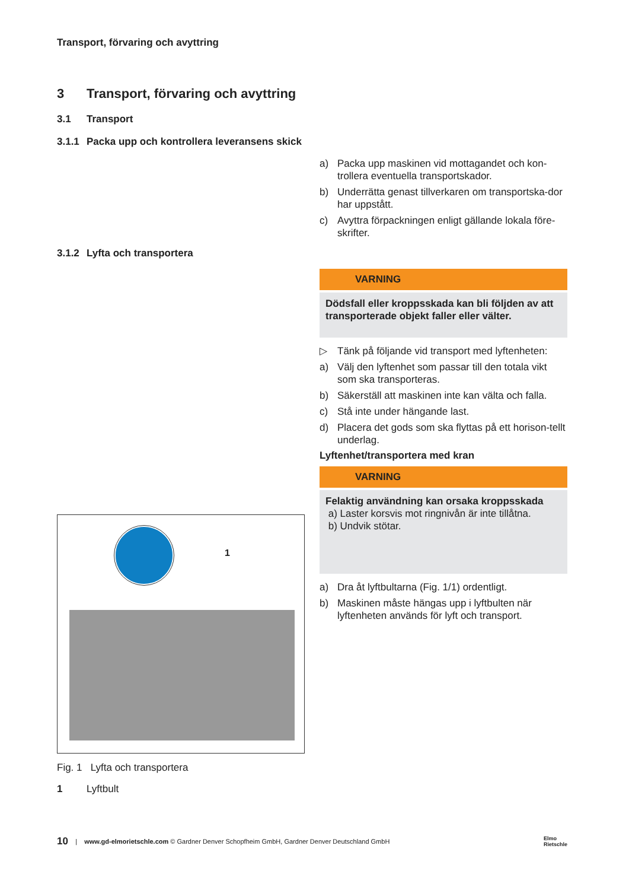Transport, förvaring och avyttring
3 Transport, förvaring och avyttring
3.1 Transport
3.1.1 Packa upp och kontrollera leveransens skick
a) Packa upp maskinen vid mottagandet och kon-trollera eventuella transportskador.
b) Underrätta genast tillverkaren om transportska-dor har uppstått.
c) Avyttra förpackningen enligt gällande lokala före-skrifter.
3.1.2 Lyfta och transportera
1
Fig. 1 Lyfta och transportera
1 Lyftbult
VARNING
Dödsfall eller kroppsskada kan bli följden av att transporterade objekt faller eller välter.
▷ Tänk på följande vid transport med lyftenheten:
a) Välj den lyftenhet som passar till den totala vikt som ska transporteras.
b) Säkerställ att maskinen inte kan välta och falla.
c) Stå inte under hängande last.
d) Placera det gods som ska flyttas på ett horison-tellt underlag.
Lyftenhet/transportera med kran
VARNING
Felaktig användning kan orsaka kroppsskada
a) Laster korsvis mot ringnivån är inte tillåtna.
b) Undvik stötar.
a) Dra åt lyftbultarna (Fig. 1/1) ordentligt.
b) Maskinen måste hängas upp i lyftbulten när lyftenheten används för lyft och transport.
10 | www.gd-elmorietschle.com © Gardner Denver Schopfheim GmbH, Gardner Denver Deutschland GmbH Elmo
Rietschle